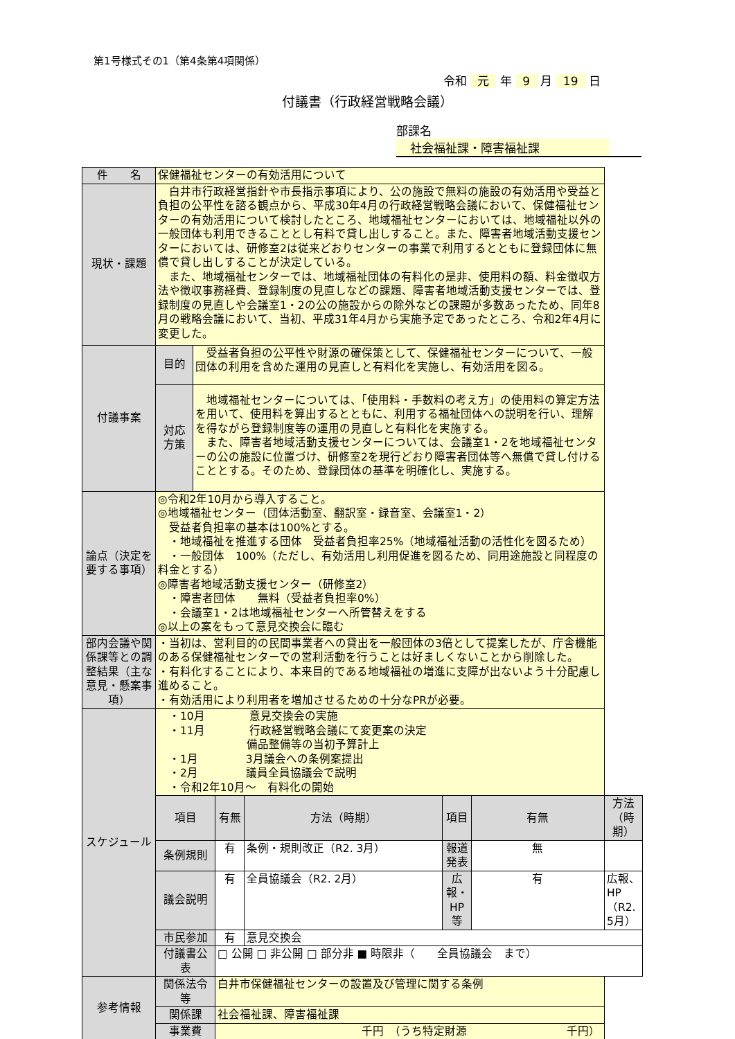第1号様式その1（第4条第4項関係）
令和 元 年 9 月 19 日
付議書（行政経営戦略会議）
部課名 社会福祉課・障害福祉課
| 件 名 | 保健福祉センターの有効活用について | | | | | | |
| 現状・課題 | 白井市行政経営指針や市長指示事項により、公の施設で無料の施設の有効活用や受益と負担の公平性を諮る観点から、平成30年4月の行政経営戦略会議において、保健福祉センターの有効活用について検討したところ、地域福祉センターにおいては、地域福祉以外の一般団体も利用できることとし有料で貸し出しすること。また、障害者地域活動支援センターにおいては、研修室2は従来どおりセンターの事業で利用するとともに登録団体に無償で貸し出しすることが決定している。 また、地域福祉センターでは、地域福祉団体の有料化の是非、使用料の額、料金徴収方法や徴収事務経費、登録制度の見直しなどの課題、障害者地域活動支援センターでは、登録制度の見直しや会議室1・2の公の施設からの除外などの課題が多数あったため、同年8月の戦略会議において、当初、平成31年4月から実施予定であったところ、令和2年4月に変更した。 | | | | | | |
| 付議事案 | 目的 | 受益者負担の公平性や財源の確保策として、保健福祉センターについて、一般団体の利用を含めた運用の見直しと有料化を実施し、有効活用を図る。 | | | | | |
| | 対応 方策 | 地域福祉センターについては、「使用料・手数料の考え方」の使用料の算定方法を用いて、使用料を算出するとともに、利用する福祉団体への説明を行い、理解を得ながら登録制度等の運用の見直しと有料化を実施する。 また、障害者地域活動支援センターについては、会議室1・2を地域福祉センターの公の施設に位置づけ、研修室2を現行どおり障害者団体等へ無償で貸し付けることとする。そのため、登録団体の基準を明確化し、実施する。 | | | | | |
| 論点（決定を要する事項） | ◎令和2年10月から導入すること。 ◎地域福祉センター（団体活動室、翻訳室・録音室、会議室1・2） 受益者負担率の基本は100%とする。 ・地域福祉を推進する団体 受益者負担率25%（地域福祉活動の活性化を図るため） ・一般団体 100%（ただし、有効活用し利用促進を図るため、同用途施設と同程度の料金とする） ◎障害者地域活動支援センター（研修室2） ・障害者団体 無料（受益者負担率0%） ・会議室1・2は地域福祉センターへ所管替えをする ◎以上の案をもって意見交換会に臨む | | | | | | |
| 部内会議や関係課等との調整結果（主な意見・懸案事項） | ・当初は、営利目的の民間事業者への貸出を一般団体の3倍として提案したが、庁舎機能のある保健福祉センターでの営利活動を行うことは好ましくないことから削除した。 ・有料化することにより、本来目的である地域福祉の増進に支障が出ないよう十分配慮し進めること。 ・有効活用により利用者を増加させるための十分なPRが必要。 | | | | | | |
| スケジュール | ・10月 意見交換会の実施 ・11月 行政経営戦略会議にて変更案の決定 備品整備等の当初予算計上 ・1月 3月議会への条例案提出 ・2月 議員全員協議会で説明 ・令和2年10月～ 有料化の開始 | | | | | | |
| | 項目 | | 有無 | 方法（時期） | 項目 | 有無 | 方法（時期） |
| | 条例規則 | | 有 | 条例・規則改正（R2. 3月） | 報道発表 | 無 | |
| | 議会説明 | | 有 | 全員協議会（R2. 2月） | 広報・HP等 | 有 | 広報、HP（R2. 5月） |
| | 市民参加 | | 有 | 意見交換会 | | | |
| | 付議書公表 | | □ 公開 □ 非公開 □ 部分非 ■ 時限非（ 全員協議会 まで） | | | | |
| 参考情報 | 関係法令等 | | 白井市保健福祉センターの設置及び管理に関する条例 | | | | |
| | 関係課 | | 社会福祉課、障害福祉課 | | | | |
| | 事業費 | | 千円 （うち特定財源 千円） | | | | |